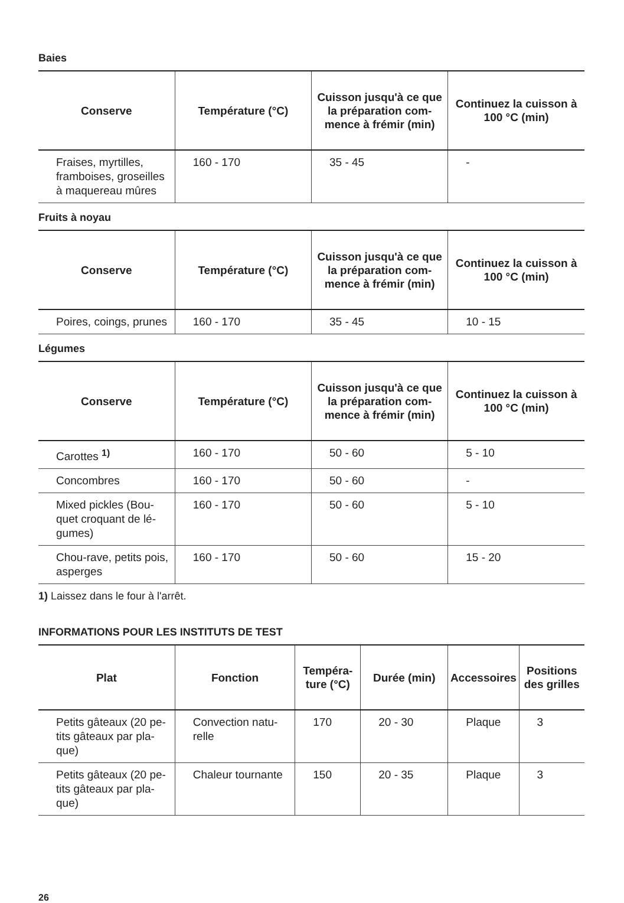Baies
| Conserve | Température (°C) | Cuisson jusqu'à ce que la préparation com-mence à frémir (min) | Continuez la cuisson à 100 °C (min) |
| --- | --- | --- | --- |
| Fraises, myrtilles, framboises, groseilles à maquereau mûres | 160 - 170 | 35 - 45 | - |
Fruits à noyau
| Conserve | Température (°C) | Cuisson jusqu'à ce que la préparation com-mence à frémir (min) | Continuez la cuisson à 100 °C (min) |
| --- | --- | --- | --- |
| Poires, coings, prunes | 160 - 170 | 35 - 45 | 10 - 15 |
Légumes
| Conserve | Température (°C) | Cuisson jusqu'à ce que la préparation com-mence à frémir (min) | Continuez la cuisson à 100 °C (min) |
| --- | --- | --- | --- |
| Carottes <sup>1)</sup> | 160 - 170 | 50 - 60 | 5 - 10 |
| Concombres | 160 - 170 | 50 - 60 | - |
| Mixed pickles (Bou-quet croquant de lé-gumes) | 160 - 170 | 50 - 60 | 5 - 10 |
| Chou-rave, petits pois, asperges | 160 - 170 | 50 - 60 | 15 - 20 |
1) Laissez dans le four à l'arrêt.
INFORMATIONS POUR LES INSTITUTS DE TEST
| Plat | Fonction | Tempéra-ture (°C) | Durée (min) | Accessoires | Positions des grilles |
| --- | --- | --- | --- | --- | --- |
| Petits gâteaux (20 pe-tits gâteaux par pla-que) | Convection natu-relle | 170 | 20 - 30 | Plaque | 3 |
| Petits gâteaux (20 pe-tits gâteaux par pla-que) | Chaleur tournante | 150 | 20 - 35 | Plaque | 3 |
26